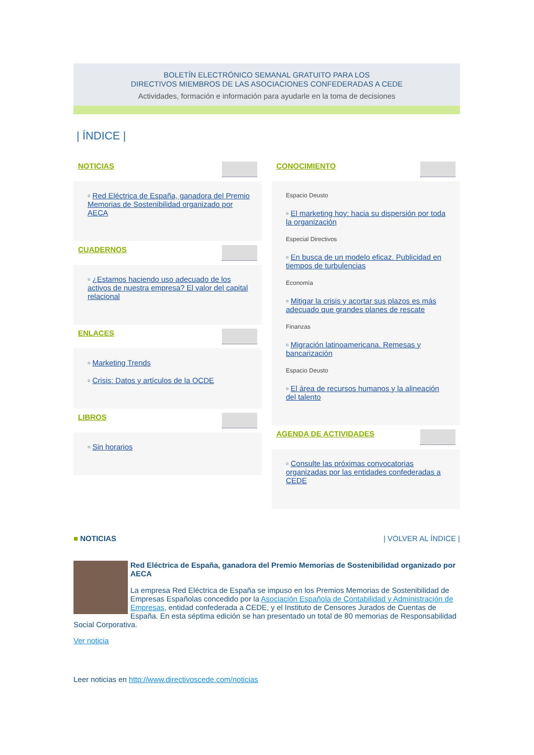BOLETÍN ELECTRÓNICO SEMANAL GRATUITO PARA LOS
DIRECTIVOS MIEMBROS DE LAS ASOCIACIONES CONFEDERADAS A CEDE
Actividades, formación e información para ayudarle en la toma de decisiones
| ÍNDICE |
NOTICIAS
▫ Red Eléctrica de España, ganadora del Premio Memorias de Sostenibilidad organizado por AECA
CUADERNOS
▫ ¿Estamos haciendo uso adecuado de los activos de nuestra empresa? El valor del capital relacional
ENLACES
▫ Marketing Trends
▫ Crisis: Datos y artículos de la OCDE
LIBROS
▫ Sin horarios
CONOCIMIENTO
Espacio Deusto
▫ El marketing hoy: hacia su dispersión por toda la organización
Especial Directivos
▫ En busca de un modelo eficaz. Publicidad en tiempos de turbulencias
Economía
▫ Mitigar la crisis y acortar sus plazos es más adecuado que grandes planes de rescate
Finanzas
▫ Migración latinoamericana. Remesas y bancarización
Espacio Deusto
▫ El área de recursos humanos y la alineación del talento
AGENDA DE ACTIVIDADES
▫ Consulte las próximas convocatorias organizadas por las entidades confederadas a CEDE
■ NOTICIAS | VOLVER AL ÍNDICE |
Red Eléctrica de España, ganadora del Premio Memorias de Sostenibilidad organizado por AECA
La empresa Red Eléctrica de España se impuso en los Premios Memorias de Sostenibilidad de Empresas Españolas concedido por la Asociación Española de Contabilidad y Administración de Empresas, entidad confederada a CEDE, y el Instituto de Censores Jurados de Cuentas de España. En esta séptima edición se han presentado un total de 80 memorias de Responsabilidad Social Corporativa.
Ver noticia
Leer noticias en http://www.directivoscede.com/noticias